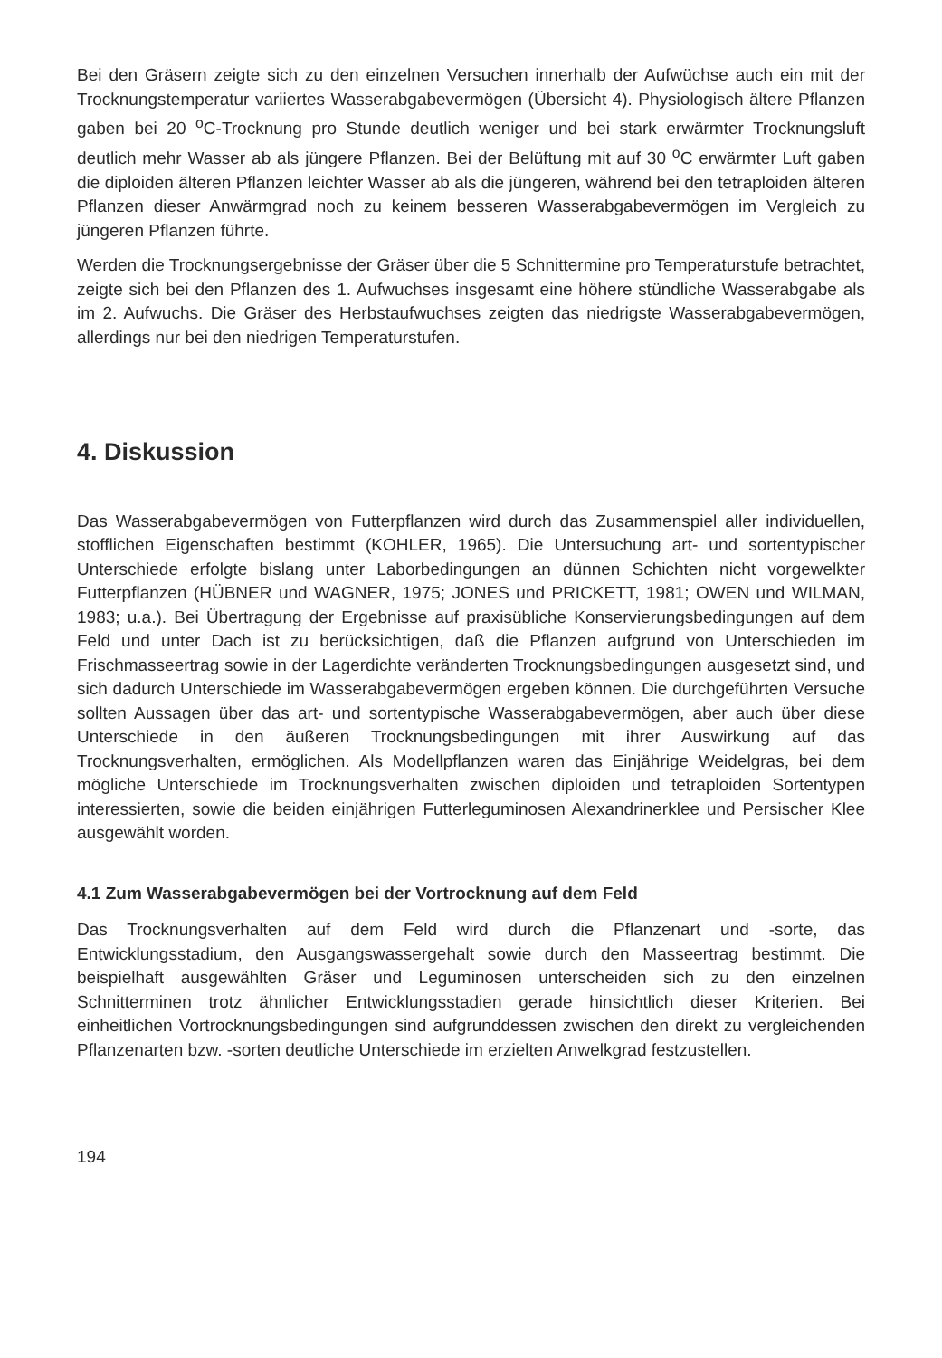Bei den Gräsern zeigte sich zu den einzelnen Versuchen innerhalb der Aufwüchse auch ein mit der Trocknungstemperatur variiertes Wasserabgabevermögen (Übersicht 4). Physiologisch ältere Pflanzen gaben bei 20 <sup>o</sup>C-Trocknung pro Stunde deutlich weniger und bei stark erwärmter Trocknungsluft deutlich mehr Wasser ab als jüngere Pflanzen. Bei der Belüftung mit auf 30 <sup>o</sup>C erwärmter Luft gaben die diploiden älteren Pflanzen leichter Wasser ab als die jüngeren, während bei den tetraploiden älteren Pflanzen dieser Anwärmgrad noch zu keinem besseren Wasserabgabevermögen im Vergleich zu jüngeren Pflanzen führte.
Werden die Trocknungsergebnisse der Gräser über die 5 Schnittermine pro Temperaturstufe betrachtet, zeigte sich bei den Pflanzen des 1. Aufwuchses insgesamt eine höhere stündliche Wasserabgabe als im 2. Aufwuchs. Die Gräser des Herbstaufwuchses zeigten das niedrigste Wasserabgabevermögen, allerdings nur bei den niedrigen Temperaturstufen.
4. Diskussion
Das Wasserabgabevermögen von Futterpflanzen wird durch das Zusammenspiel aller individuellen, stofflichen Eigenschaften bestimmt (KOHLER, 1965). Die Untersuchung art- und sortentypischer Unterschiede erfolgte bislang unter Laborbedingungen an dünnen Schichten nicht vorgewelkter Futterpflanzen (HÜBNER und WAGNER, 1975; JONES und PRICKETT, 1981; OWEN und WILMAN, 1983; u.a.). Bei Übertragung der Ergebnisse auf praxisübliche Konservierungsbedingungen auf dem Feld und unter Dach ist zu berücksichtigen, daß die Pflanzen aufgrund von Unterschieden im Frischmasseertrag sowie in der Lagerdichte veränderten Trocknungsbedingungen ausgesetzt sind, und sich dadurch Unterschiede im Wasserabgabevermögen ergeben können. Die durchgeführten Versuche sollten Aussagen über das art- und sortentypische Wasserabgabevermögen, aber auch über diese Unterschiede in den äußeren Trocknungsbedingungen mit ihrer Auswirkung auf das Trocknungsverhalten, ermöglichen. Als Modellpflanzen waren das Einjährige Weidelgras, bei dem mögliche Unterschiede im Trocknungsverhalten zwischen diploiden und tetraploiden Sortentypen interessierten, sowie die beiden einjährigen Futterleguminosen Alexandrinerklee und Persischer Klee ausgewählt worden.
4.1 Zum Wasserabgabevermögen bei der Vortrocknung auf dem Feld
Das Trocknungsverhalten auf dem Feld wird durch die Pflanzenart und -sorte, das Entwicklungsstadium, den Ausgangswassergehalt sowie durch den Masseertrag bestimmt. Die beispielhaft ausgewählten Gräser und Leguminosen unterscheiden sich zu den einzelnen Schnitterminen trotz ähnlicher Entwicklungsstadien gerade hinsichtlich dieser Kriterien. Bei einheitlichen Vortrocknungsbedingungen sind aufgrunddessen zwischen den direkt zu vergleichenden Pflanzenarten bzw. -sorten deutliche Unterschiede im erzielten Anwelkgrad festzustellen.
194